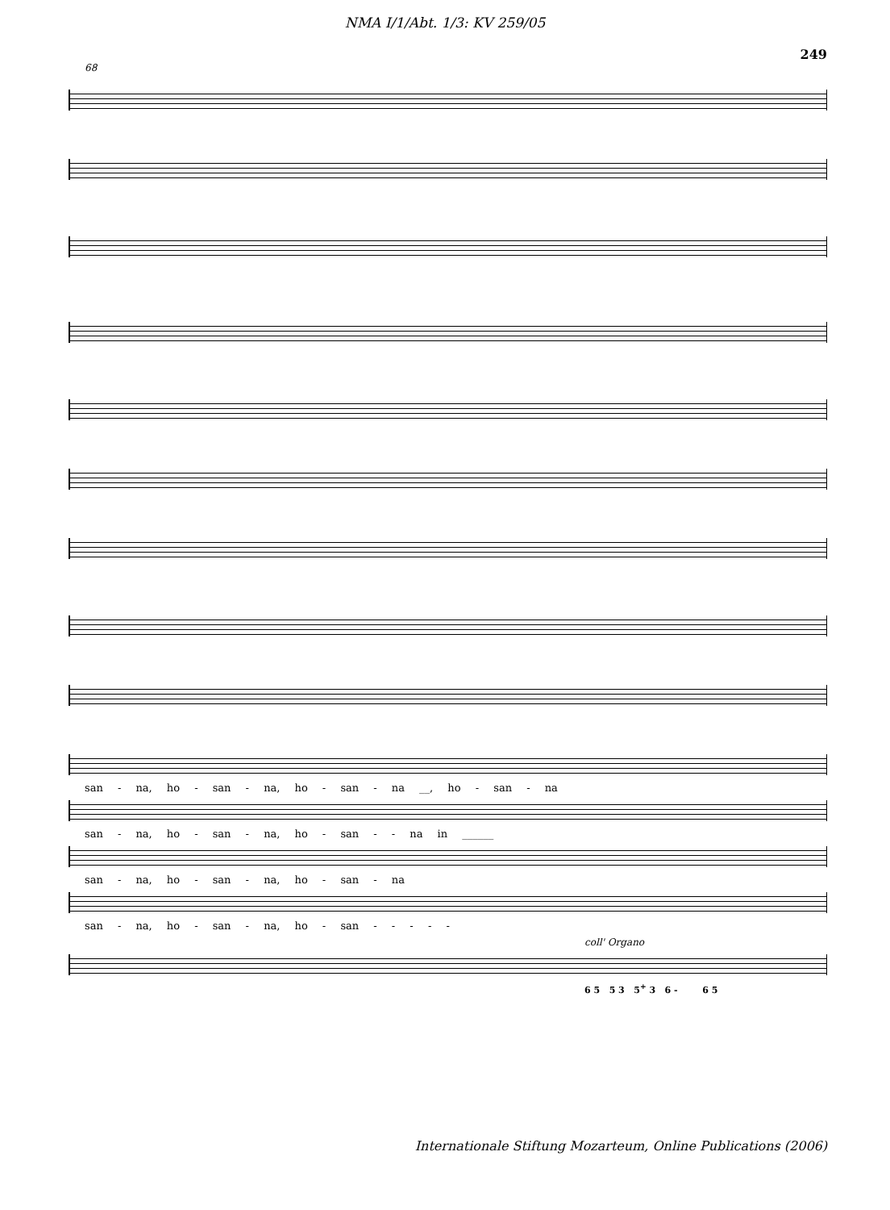NMA I/1/Abt. 1/3: KV 259/05
249
68
san - na, ho - san - na, ho - san - na __, ho - san - na
san - na, ho - san - na, ho - san - - na in ______
san - na, ho - san - na, ho - san - na
san - na, ho - san - na, ho - san - - - - -
coll' Organo
6 5 5 3 5<sup>+</sup> 3 6 - 6 5
Internationale Stiftung Mozarteum, Online Publications (2006)